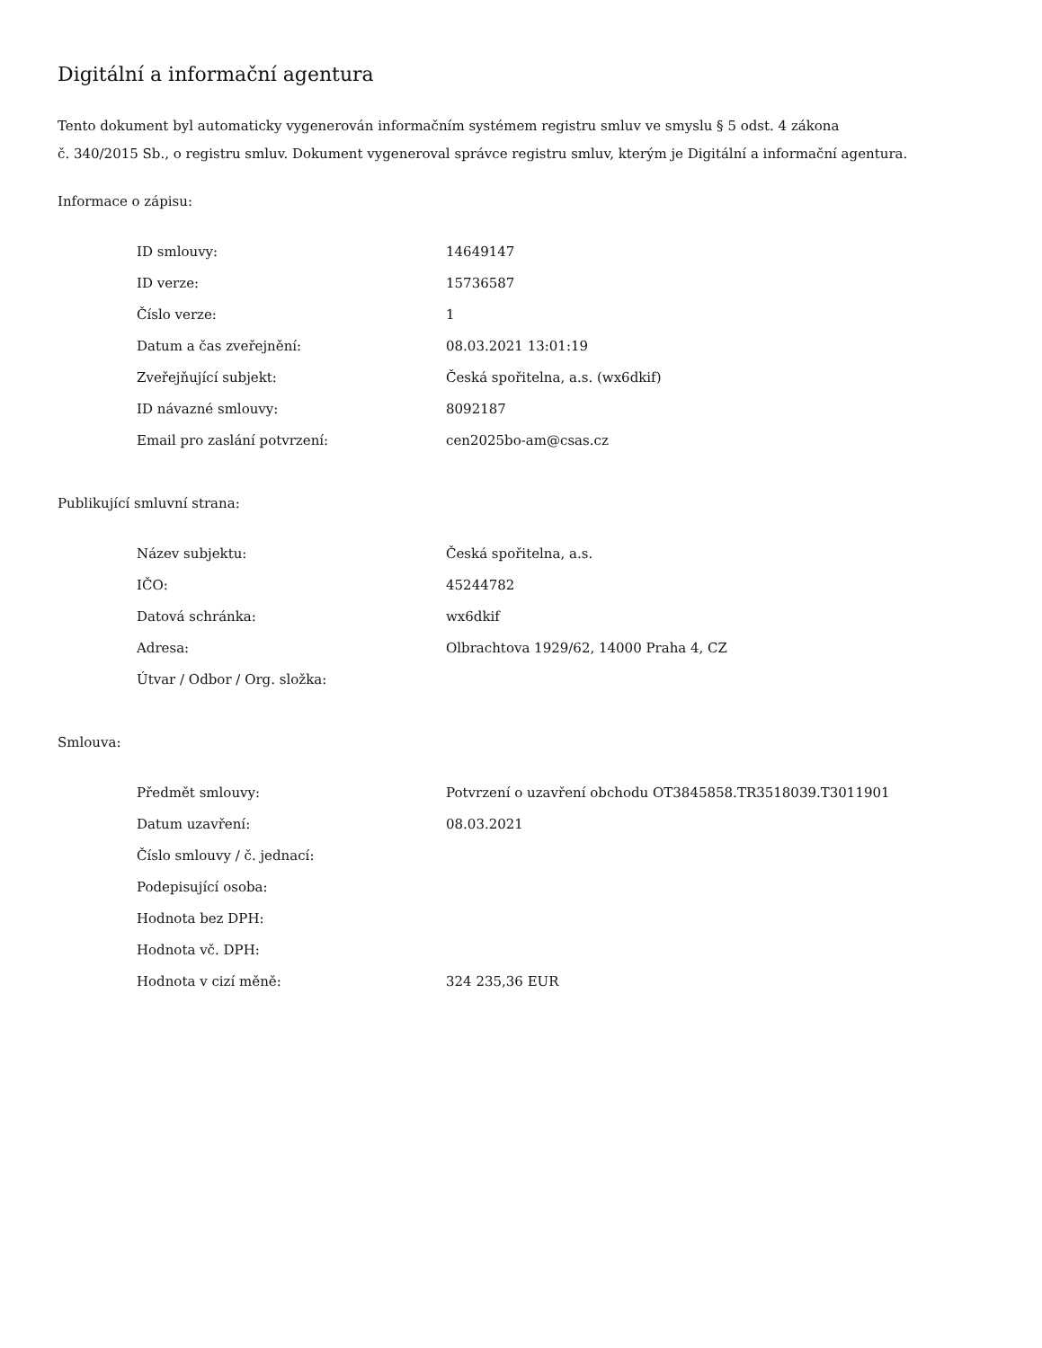Digitální a informační agentura
Tento dokument byl automaticky vygenerován informačním systémem registru smluv ve smyslu § 5 odst. 4 zákona
č. 340/2015 Sb., o registru smluv. Dokument vygeneroval správce registru smluv, kterým je Digitální a informační agentura.
Informace o zápisu:
| ID smlouvy: | 14649147 |
| ID verze: | 15736587 |
| Číslo verze: | 1 |
| Datum a čas zveřejnění: | 08.03.2021 13:01:19 |
| Zveřejňující subjekt: | Česká spořitelna, a.s. (wx6dkif) |
| ID návazné smlouvy: | 8092187 |
| Email pro zaslání potvrzení: | cen2025bo-am@csas.cz |
Publikující smluvní strana:
| Název subjektu: | Česká spořitelna, a.s. |
| IČO: | 45244782 |
| Datová schránka: | wx6dkif |
| Adresa: | Olbrachtova 1929/62, 14000 Praha 4, CZ |
| Útvar / Odbor / Org. složka: | |
Smlouva:
| Předmět smlouvy: | Potvrzení o uzavření obchodu OT3845858.TR3518039.T3011901 |
| Datum uzavření: | 08.03.2021 |
| Číslo smlouvy / č. jednací: | |
| Podepisující osoba: | |
| Hodnota bez DPH: | |
| Hodnota vč. DPH: | |
| Hodnota v cizí měně: | 324 235,36 EUR |